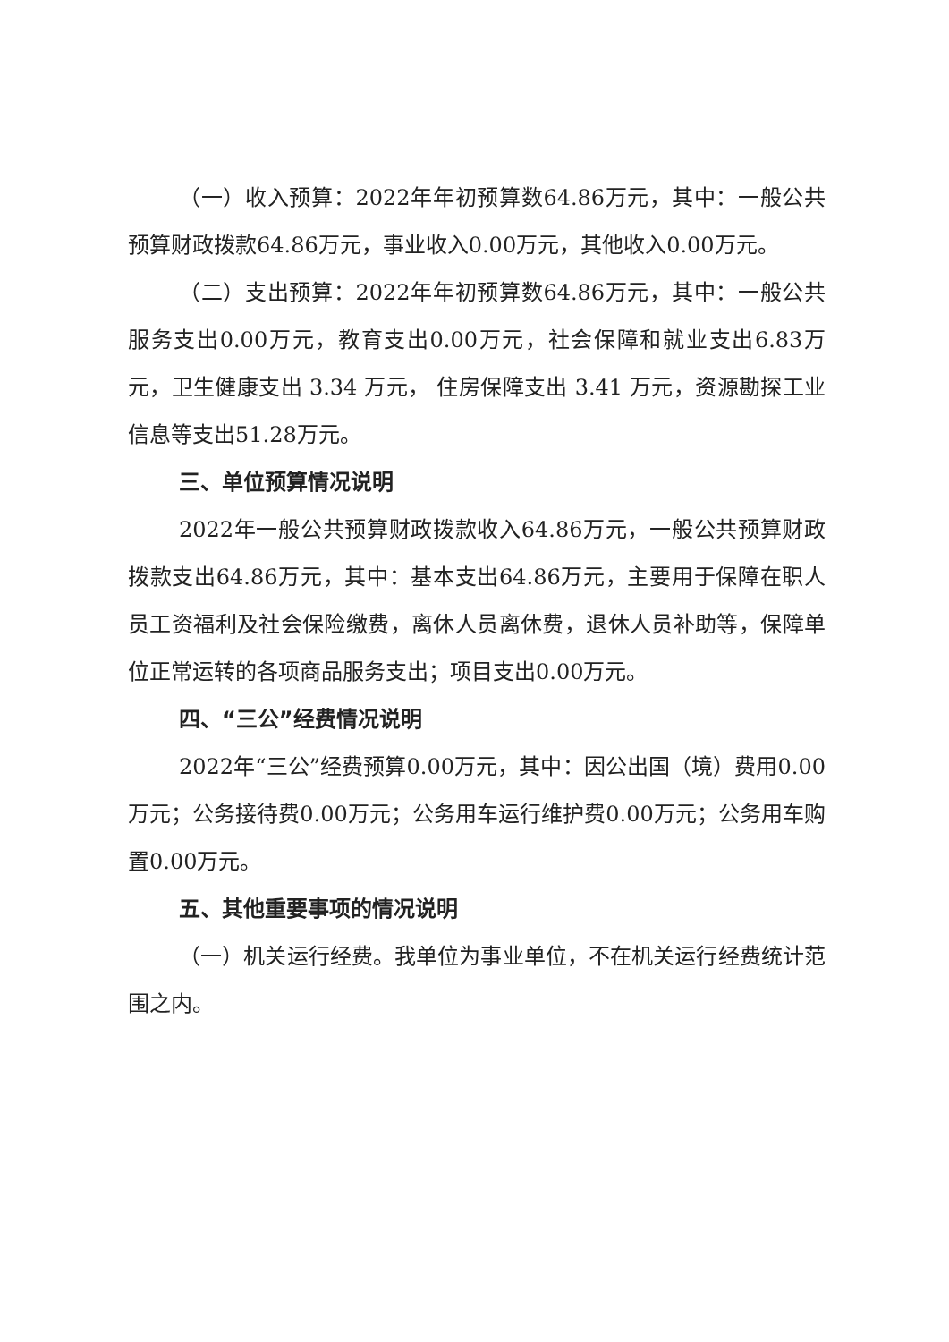（一）收入预算：2022年年初预算数64.86万元，其中：一般公共预算财政拨款64.86万元，事业收入0.00万元，其他收入0.00万元。
（二）支出预算：2022年年初预算数64.86万元，其中：一般公共服务支出0.00万元，教育支出0.00万元，社会保障和就业支出6.83万元，卫生健康支出 3.34 万元， 住房保障支出 3.41 万元，资源勘探工业信息等支出51.28万元。
三、单位预算情况说明
2022年一般公共预算财政拨款收入64.86万元，一般公共预算财政拨款支出64.86万元，其中：基本支出64.86万元，主要用于保障在职人员工资福利及社会保险缴费，离休人员离休费，退休人员补助等，保障单位正常运转的各项商品服务支出；项目支出0.00万元。
四、“三公”经费情况说明
2022年“三公”经费预算0.00万元，其中：因公出国（境）费用0.00万元；公务接待费0.00万元；公务用车运行维护费0.00万元；公务用车购置0.00万元。
五、其他重要事项的情况说明
（一）机关运行经费。我单位为事业单位，不在机关运行经费统计范围之内。